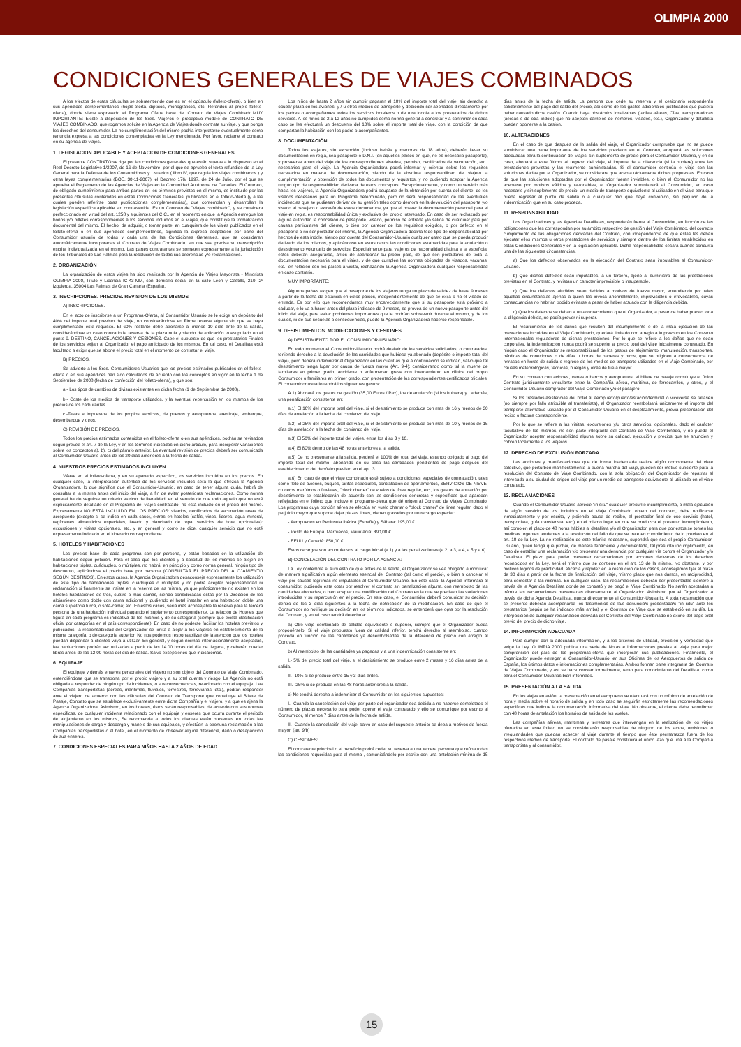OLIMPIA 2000
CONDICIONES GENERALES DE VIAJES COMBINADOS
A los efectos de estas cláusulas se sobreentiende que es en el opúsculo (folleto-oferta), o bien en sus apéndices complementarios (hojas-oferta, dipticos, monográficos, etc. Referidos al propio folleto-oferta), donde viene expresado el Programa Oferta base del Contaro de Viajes Combinado.MUY IMPORTANTE: Existe a disposición de los Sres. Viajeros el preceptivo modelo de CONTRATO DE VIAJES COMBINADO, que rogamos solicite en la Agencia de Viajes donde contrate su viaje, y que ponga los derechos del consumidor. La no cumplimentación del mismo podría interpretarse eventualmente como renuncia expresa a las condiciones contempladas en la Ley mencionada. Por favor, reclame el contrato en su agencia de viajes.
1. LEGISLACION APLICABLE Y ACEPTACION DE CONDICIONES GENERALES
El presente CONTRATO se rige por las condiciones generales que están sujetas a lo dispuesto en el Real Decreto Legislativo 1/2007, de 16 de Noviembre, por el que se aprueba el texto refundido de la Ley General para la Defensa de los Consumidores y Usuarios ( libro IV, que regula los viajes combinados ) y otras leyes complementarias (BOE, 30-11-2007), el Decreto 176/ 1997, de 24 de Julio, por el que se aprueba el Reglamento de las Agencias de Viajes en la Comunidad Autónoma de Canarias. El Contrato, de obligado cumplimiento para ambas partes en los términos previstos en el mismo, es instituido por las presentes cláusulas contenidas en estas Condiciones Generales, publicadas en el folleto-oferta (y a las cuales pueden referirse otras publicaciones complementarias), que contemplan y desarrollan la legislación especifica aplicable sin contravenirla. Es un Contrato de "Viajes combinado", y se considera perfeccionado en virtud del art. 1258 y siguientes del C.C., en el momento en que la Agencia entregue los bonos y/o billetes correspondientes a los servidos incluidos en el viajes, que constituye la formalización documental del mismo. El hecho, de adquirir, o tomar parte, en cualquiera de los viajes publicados en el folleto-oferta o en sus apéndices complementarios, significa la expresa aceptación por parte del Consumidor usuario de todas y cada una de las Condiciones Generales, que se consideran automáticamente incorporadas al Contrato de Viajes Combinado, sin que sea precisa su transcripción escrita individualizada en el mismo. Las partes contratantes se someten expresamente a la jurisdicción de los Tribunales de Las Palmas para la resolución de todas sus diferencias y/o reclamaciones.
2. ORGANIZACIÓN
La organización de estos viajes ha sido realizada por la Agencia de Viajes Mayorista - Minorista OLIMPIA 2000, Título y Licencia IC-43-MM, con domicilio social en la calle Leon y Castillo, 219, 2º izquierda, 35004 Las Palmas de Gran Canaria (España).
3. INSCRIPCIONES. PRECIOS. REVISION DE LOS MISMOS
A) INSCRIPCIONES.
En el acto de inscribirse a un Programa-Oferta, al Consumidor Usuario se le exige un depósito del 40% del importe total previsto del viaje, no considerándose en Firme reserva alguna sin que se haya cumplimentado este requisito. El 60% restante debe abonarse al menos 10 días ante de la salida, considerándose en caso contrario la reserva de la plaza nula y siendo de aplicación lo estipulado en el punto 9. DESTINO, CANCELACIONES Y CESIONES. Cabe el supuesto de que los prestatarios Finales de los servicios exijan al Organizador el pago anticipado de los mismos. En tal caso, el Detallista está facultado a exigir que se abone el precio total en el momento de contratar el viaje.
B) PRECIOS.
Se advierte a los Sres. Consumidores-Usuarios que los precios estimados publicados en el folleto-oferta o en sus apéndices han sido calculados de acuerdo con los conceptos en vigor en la fecha 1 de Septiembre de 2008 (fecha de confección del folleto-oferta), y que son:
a.- Los tipos de cambios de divisas existentes en dicha fecha (1 de Septiembre de 2008).
b.- Coste de los medios de transporte utilizados, y la eventual repercusión en los mismos de los precios de los carburantes.
c.-Tasas e impuestos de los propios servicios, de puertos y aeropuertos, aterrizaje, embarque, desembarque y otros.
C) REVISIÓN DE PRECIOS.
Todos los precios estimados contenidos en el folleto-oferta o en sus apéndices, podrán se revisados según prevee el art. 7 de la Ley, y en los términos indicados en dicho articulo, para incorporar variaciones sobre los conceptos a), b), c) del párrafo anterior. La eventual revisión de precios deberá ser comunicada al Consumidor-Usuario antes de los 20 días anteriores a la fecha de salida.
4. NUESTROS PRECIOS ESTIMADOS INCLUYEN
Véase en el folleto-oferta, y en su apartado especifico, los servicios incluidos en los precios. En cualquier caso, la interpretación auténtica de los servicios incluidos será la que ofrezca la Agencia Organizadora, lo que significa que el Consumidor-Usuario, en caso de tener alguna duda, habrá de consultar a la misma antes del inicio del viaje, a fin de evitar posteriores reclamaciones. Como norma general ha de seguirse un criterio estricto de literalidad, en el sentido de que todo aquello que no esté explícitamente detallado en el Programa del viajes contratado, no está incluido en el precio del mismo. Expresamente NO ESTÁ INCLUIDO EN LOS PRECIOS: visados, certificados de vacunación tasas de aeropuerto (excepto si se indica en cada caso), extras en hoteles (cafés, vinos, licores, agua mineral, regímenes alimenticios especiales, lavado y planchado de ropa, servicios de hotel opcionales): excursiones y visitas opcionales, etc. y en general y como se dice, cualquier servicio que no esté expresamente indicado en el itinerario correspondiente.
5. HOTELES Y HABITACIONES
Los precios base de cada programa son por persona, y están basados en la utilización de habitaciones según petición. Para el caso que los clientes y a solicitud de los mismos se alojen en habitaciones triples, cuádruples, o múltiples, no habrá, en principio y como norma general, ningún tipo de descuento, aplicándose el precio base por persona (CONSULTAR EL PRECIO DEL ALOJAMIENTO SEGÚN DESTINOS). En estos casos, la Agencia Organizadora desaconseja expresamente loa utilización de este tipo de habitaciones triples, cuádruples o múltiples y no podrá aceptar responsabilidad ni reclamación si finalmente se insiste en la reserva de las misma, ya que prácticamente no existen en los hoteles habitaciones de tres, cuatro o mas camas, siendo consideradas estas por la Dirección de los alojamiento como doble con cama adicional y pudiendo el hotel instalar en una habitación doble una cama supletoria turca, o sofá-cama; etc. En estos casos, sería más aconsejable la reserva para la tercera persona de una habitación individual pagando el suplemento correspondiente. La relación de Hoteles que figura en cada programa es indicativa de los mismos y de su categoría (siempre que exista clasificación oficial por categorías en el país correspondiente). En caso de no poderse facilitar los hoteles previstos y publicados, la responsabilidad del Organizador se limita a alojar a los viajeros en establecimiento de la misma categoría, o de categoría superior. No nos podemos responsabilizar de la atención que los hoteles puedan dispensar a clientes vaya a utilizar. En general, y según normas internacionalmente aceptadas, las habitaciones podrán ser utilizadas a partir de las 14.00 horas del día de llegada, y deberán quedar libres antes de las 12.00 horas del día de salida. Salvo excepciones que indicaremos.
6. EQUIPAJE
El equipaje y demás enseres personales del viajero no son objeto del Contrato de Viaje Combinado, entendiéndose que se transporta por el propio viajero y a su total cuenta y riesgo. La Agencia no está obligada a responder de ningún tipo de incidentes, o sus consecuencias, relacionado con el equipaje. Las Compañias transportistas (aéreas, marítimas, fluviales, terrestres, ferroviarias, etc.), podrán responder ante el viajero de acuerdo con las cláusulas del Contrato de Transporte que constituye el Billete de Pasaje, Contrato que se establece exclusivamente entre dicha Compañía y el viajero, y a que es ajena la Agencia Organizadora. Asimismo, en los hoteles, éstos serán responsables, de acuerdo con sus normas especificas, de cualquier incidente relacionado con el equipaje y enseres que ocurra durante el periodo de alojamiento en los mismos, Se recomienda a todos los clientes estén presentes en todas las manipulaciones de carga y descarga y manejo de sus equipajes, y efectúen la oportuna reclamación a las Compañías transportistas o al hotel, en el momento de observar alguna diferencia, daño o desaparición de sus enseres.
7. CONDICIONES ESPECIALES PARA NIÑOS HASTA 2 AÑOS DE EDAD
Los niños de hasta 2 años sin cumplir pagaran el 10% del importe total del viaje, sin derecho a ocupar plaza en los aviones, y / u otros medios de transporte y debiendo ser abonados directamente por los padres o acompañantes todos los servicios hoteleros o de otra indole a los prestatarios de dichos servicios. A los niños de 2 a 12 años no cumplidos como norma general a concretar y a confirmar en cada caso se les efectuará un descuento del 10% sobre el importe total de viaje, con la condición de que compartan la habitación con los padre o acompañantes.
8. DOCUMENTACIÓN
Todos los viajeros, sin excepción (incluso bebés y menores de 18 años), deberán llevar su documentación en regla, sea pasaporte o D.N.I. (en aquellos paises en que, no es necesario pasaporte), y proveerse antes del viaje de los correspondientes visados, permiso, certificados de vacunación, etc., necesarios para el viaje. La Agencia Organizadora podrá informar y orientar sobre los requisitos necesarios en materia de documentación, siendo de la absoluta responsabilidad del viajero la cumplimentación y obtención de todos los documentos y requisitos, y no pudiendo aceptar la Agencia ningún tipo de responsabilidad derivada de estos conceptos. Excepcionalmente, y como un servicio más hacia los viajeros, la Agencia Organizadora podrá ocuparse de la obtención por cuenta del cliente, de los visados necesarios para un Programa determinado, pero no será responsabilidad de las eventuales incidencias que se pudiesen derivar de su gestión tales como demora en la devolución del pasaporte y/o visado al pasajero o extravío de estos documentos, ya que el poseer la documentación personal para el viaje en regla, es responsabilidad única y exclusiva del propio interesado. En caso de ser rechazado por alguna autoridad la concesión de pasaporte, visado, permiso de entrada y/o salida de cualquier país por causas particulares del cliente, o bien por carecer de los requisitos exigidos, o por defecto en el pasaporte o no ser portador del mismo, la Agencia Organizadora declina todo tipo de responsabilidad por hechos de esta índole, siendo por cuenta del Consumidor-Usuario cualquier gasto que se pueda producir derivado de los mismos, y aplicándose en estos casos las condiciones establecidas para la anulación o desistimiento voluntario de servicios. Especialmente para viajeros de nacionalidad distinta a la española, estos deberán asegurarse, antes de abandonar su propio país, de que son portadores de toda la documentación necesaria para el viajes, y de que cumplen las normas obligadas de visados, vacunas, etc., en relación con los países a visitar, rechazando la Agencia Organizadora cualquier responsabilidad en caso contrario.
MUY IMPORTANTE:
Algunos países exigen que el pasaporte de los viajeros tenga un plazo de validez de hasta 9 meses a partir de la fecha de estancia en estos países, independientemente de que se exija o no el visado de entrada. Es por ello que recomendamos muy encarecidamente que si su pasaporte está próximo a caducar, o lo va a hacer antes del plazo indicado de 9 meses, se provea de un nuevo pasaporte antes del inicio del viaje, para evitar problemas importantes que le podrían sobrevenir durante el mismo, y de los cuales, ni de sus secuelas o consecuencias, puede la Agencia Organizadora hacerse responsable.
9. DESISTIMIENTOS. MODIFICACIONES Y CESIONES.
A) DESISTIMIENTO POR EL CONSUMIDOR-USUARIO:
En todo momento el Consumidor-Usuario podrá desistir de los servicios solicitados, o contratados, teniendo derecho a la devolución de las cantidades que hubiese ya abonado (depósito o importe total del viaje), pero deberá indemnizar al Organizador en las cuantías que a continuación se indican, salvo que tal desistimiento tenga lugar por causa de fuerza mayor (Art. 9-4): considerando como tal la muerte de familiares en primer grado, accidente o enfermedad grave con internamiento en clínica del propio Consumidor o familiares en primer grado, con presentación de los correspondientes certificados oficiales. El consumidor usuario tendrá los siguientes gastos:
A.1) Abonará los gastos de gestión (35,00 Euros / Pax), los de anulación (si los hubiere) y , además, una penalización consistente en:
a.1) El 10% del importe total del viaje, si el desistimiento se produce con mas de 16 y menos de 30 días de antelación a la fecha del comienzo del viaje.
a.2) El 25% del importe total del viaje, si el desistimiento se produce con más de 10 y menos de 15 días de antelación a la fecha del comienzo del viaje.
a.3) El 50% del importe total del viajes, entre los días 3 y 10.
a.4) El 80% dentro de las 48 horas anteriores a la salida.
a.5) De no presentarse a la salida, perderá el 100% del total del viaje, estando obligado al pago del importe total del mismo, abonando en su caso las cantidades pendientes de pago después del establecimiento del depósito previsto en el apt. 3.
a.6) En caso de que el viaje combinado esté sujeto a condiciones especiales de contratación, tales como flete de aviones, buques, tarifas especiales, contratación de apartamentos, SERVICIOS DE NIEVE, cruceros marítimos o fluviales, "block charter" de vuelos de línea regular, etc., los gastos de anulación por desistimiento se establecerán de acuerdo con las condiciones concretas y específicas que aparecen reflejadas en el folleto que incluye el programa-oferta que dé origen al Contrato de Viajes Combinado. Los programas cuya porción aérea se efectúa en vuelo charter o "block charter" de línea regular, dado el perjuicio mayor que supone dejar plazas libres, vienen gravados por un recargo especial:
- Aeropuertos en Peninsula Ibérica (España) y Sáhara: 195,00 €.
- Resto de Europa, Marruecos, Mauritania: 390,00 €.
- EEUU y Canadá: 850,00 €.
Estos recargos son acumulativos al cargo inicial (a.1) y a las penalizaciones (a.2, a.3, a.4, a.5 y a.6).
B) CONCELACIÓN DEL CONTRATO POR LA AGENCIA:
La Ley contempla el supuesto de que antes de la salida, el Organizador se vea obligado a modificar de manera significativa algún elemento esencial del Contrato (tal como el precio), o bien a cancelar el viaje por causas legítimas no imputables al Consumidor-Usuario. En este caso, la Agencia informara al consumidor, pudiendo este optar por resolver el contrato sin penalización alguna, con reembolso de las cantidades abonadas, o bien aceptar una modificación del Contrato en la que se precisen las variaciones introducidas y su repercusión en el precio. En este caso, el Consumidor deberá comunicar su decisión dentro de los 3 días siguientes a la fecha de notificación de la modificación. En caso de que el Consumidor no notifique su decisión en los términos indicados, se entenderá que opta por la resolución del Contrato, y en tal caso tendrá derecho a:
a) Otro viaje combinado de calidad equivalente o superior, siempre que el Organizador pueda proponérselo. Si el viaje propuesto fuera de calidad inferior, tendrá derecho al reembolso, cuando proceda en función de las cantidades ya desembolsadas de la diferencia de precio con arreglo al Contrato.
b) Al reembolso de las cantidades ya pagadas y a una indemnización consistente en:
I.- 5% del precio total del viaje, si el desistimiento se produce entre 2 meses y 16 días antes de la salida.
II.- 10% si se produce entre 15 y 3 días antes.
III.- 25% si se produce en las 48 horas anteriores a la salida.
c) No tendrá derecho a indemnizar al Consumidor en los siguientes supuestos:
I.- Cuando la cancelación del viaje por parte del organizador sea debida a no haberse completado el número de plazas necesario para poder operar el viaje contratado y ello se comunique por escrito al Consumidor, al menos 7 días antes de la fecha de salida.
II.- Cuando la cancelación del viaje, salvo en caso del supuesto anterior se deba a motivos de fuerza mayor. (art. 9/b)
C) CESIONES:
El contratante principal o el beneficio podrá ceder su reserva a una tercera persona que reúna todas las condiciones requeridas para el mismo , comunicándolo por escrito con una antelación mínima de 15 días antes de la fecha de salida. La persona que cede su reserva y el cesionario responderán solidariamente del pago del saldo del precio, así como de los gastos adicionales justificados que pudiera haber causado dicha cesión. Cuando haya obstáculos insalvables (tarifas aéreas, Cías, transportadoras (aéreas o de otra índole) que no acepten cambios de nombres, visados, etc.), Organizador y detallista pueden oponerse a la cesión.
10. ALTERACIONES
En el caso de que después de la salida del viaje, el Organizador compruebe que no se puede suministrar una parte importante de los servicios previstos en el Contrato, adoptará las soluciones adecuadas para la continuación del viajes, sin suplemento de precio para el Consumidor-Usuario, y en su caso, abonará a este último, al regreso del viaje, el importe de la diferencia (si la hubiere) entre las prestaciones previstas y las realmente suministradas. Si el consumidor continúa el viaje con las soluciones dadas por el Organizador, se considerara que acepta tácitamente dichas propuestas. En caso de que las soluciones adoptadas por el Organizador fueran inviables, o bien el Consumidor no las aceptase por motivos válidos y razonables, el Organizador suministrará al Consumidor, en caso necesario y sin suplemento de precio, un medio de transporte equivalente al utilizado en el viaje para que pueda regresar al punto de salida o a cualquier otro que haya convenido, sin perjuicio de la indemnización que en su caso proceda.
11. RESPONSABILIDAD
Los Organizadores y las Agencias Detallistas, responderán frente al Consumidor, en función de las obligaciones que les correspondan por su ámbito respectivo de gestión del Viaje Combinado, del correcto cumplimiento de las obligaciones derivadas del Contrato, con independencia de que estas las deban ejecutar ellos mismos u otros prestadores de servicios y siempre dentro de los limites establecidos en estas Condiciones Generales y en la legislación aplicable. Dicha responsabilidad cesará cuando concurra una de las siguientes circunstancias.
a) Que los defectos observados en la ejecución del Contrato sean imputables al Consumidor-Usuario.
b) Que dichos defectos sean imputables, a un tercero, ajeno al suministro de las prestaciones previstas en el Contrato, y revistan un carácter imprevisible o insuperable.
c) Que los defectos aludidos sean debidos a motivos de fuerza mayor, entendiendo por tales aquellas circunstancias ajenas a quien las invoca anormalmente, imprevisibles o irrevocables, cuyas consecuencias no habrían podido evitarse a pesar de haber actuado con la diligencia debida.
d) Que los defectos se deban a un acontecimiento que el Organizador, a pesar de haber puesto toda la diligencia debida, no podía prever ni superar.
El resarcimiento de los daños que resulten del incumplimiento o de la mala ejecución de las prestaciones incluidas en el Viaje Combinado, quedará limitado con arreglo a lo previsto en los Convenio Internacionales reguladores de dichas prestaciones. Por lo que se refiere a los daños que no sean corporales, la indemnización nunca podrá se superior al precio total del viaje inicialmente contratado. En ningún caso el Organizador se responsabilizará de los gastos de alojamiento, manutención, transportes, pérdidas de conexiones o de días u horas de haberes y otros, que se originen a consecuencia de retrasos en horas de salida o regreso de los medios de transporte utilizados en el Viaje Combinado, por causas meteorológicas, técnicas, huelgas y otras de fue a mayor.
En su contrato con aviones, trenes o barcos y aeropuertos, el billete de pasaje constituye el único Contrato jurídicamente vinculante entre la Compañía aérea, marítima, de ferrocarriles, y otros, y el Consumidor-Usuario comprador del Viaje Combinado y/o el pasajero.
Si los traslados/asistencias del hotel al aeropuerto/puerto/estación/terminal o viceversa se fallasen (no siempre por fallo atribuible al transferista), el Organizador reembolsará únicamente el importe del transporte alternativo utilizado por el Consumidor-Usuario en el desplazamiento, previa presentación del recibo o factura correspondiente.
Por lo que se refiere a las visitas, excursiones y/u otros servicios, opcionales, dado el carácter facultativo de los mismos, no son parte integrante del Contrato de Viaje Combinado, y no puede el Organizador aceptar responsabilidad alguna sobre su calidad, ejecución y precios que se anuncien y cobren localmente a los viajeros.
12. DERECHO DE EXCLUSIÓN FORZADA
Las acciones y manifestaciones que de forma inadecuada realice algún componente del viaje colectivo, que perturben manifiestamente la buena marcha del viaje, pueden ser motivo suficiente para la resolución del Contrato de Viaje Combinado, con la sola obligación del Organizador de repatriar al interesado a su ciudad de origen del viaje por un medio de transporte equivalente al utilizado en el viaje contratado.
13. RECLAMACIONES
Cuando el Consumidor-Usuario aprecie "in situ" cualquier presunto incumplimiento, o mala ejecución de algún servicio de los incluidos en el Viaje Combinado objeto del contrato, debe notificarse inmediatamente y por escrito, y pidiendo acuse de recibo, al prestador final de ese servicio (hotel, transportista, guía transferista, etc.) en el mismo lugar en que se produzca el presunto incumplimiento, así como en el plazo de 48 horas hábiles al detallista y/o al Organizador, para que por estos se tomen las medidas urgentes tendentes a la resolución del fallo de que se trate en cumplimiento de lo previsto en el art. 10 de la Ley. La no realización de este trámite necesario, supondrá que sea el propio Consumidor-Usuario, quien tenga que probar, de manera fehaciente y documentada, tal presunto incumplimiento, en caso de entablar una reclamación y/o presentar una denuncia por cualquier vía contra el Organizador y/o Detallista. El plazo para poder presentar reclamaciones por acciones derivadas de los derechos reconocidos en la Ley, será el mismo que se contiene en el art. 13 de la mismo. No obstante, y por motivos lógicos de practicidad, eficacia y rapidez en la resolución de los casos, aconsejamos fijar el plazo de 30 días a partir de la fecha de finalización del viaje, mismo plazo que nos damos, en reciprocidad, para contestar a las mismas. En cualquier caso, las reclamaciones deberán ser presentadas siempre a través de la Agencia Detallista donde se contrató y se pagó el Viaje Combinado. No serán aceptadas a trámite las reclamaciones presentadas directamente al Organizador. Asimismo por el Organizador a través de dicha Agencia Detallista, nunca directamente al Consumidor-Ususario. A toda reclamación que se presente deberán acompañarse los testimonios de la/s denuncia/s presentada/s "in situ" ante los prestatarios (según se ha indicado más arriba) y el Contrato de Viaje que se estableció en su día. La interposición de cualquier reclamación derivada del Contrato del Viaje Combinado no exime del pago total previo del precio de dicho viaje.
14. INFORMACIÓN ADECUADA
Para cumplir con la adecuada información, y a los criterios de utilidad, precisión y veracidad que exige la Ley. OLIMPIA 2000 publica una serie de Notas e Informaciones previas al viaje para mejor comprensión del país de los programas-oferta que incorporan sus publicaciones. Finalmente, el Organizador puede entregar al Consumidor-Usuario, en sus Oficinas de los Aeropuertos de salida de España, los últimos datos e informaciones complementarias. Ambos forman parte integrante del Contrato de Viajes Combinado, y así se hace constar formalmente, tanto para conocimiento del Detallista, como para el Consumidor-Usuarios bien informado.
15. PRESENTACIÓN A LA SALIDA
En los viajes en avión, la presentación en el aeropuerto se efectuará con un mínimo de antelación de hora y media sobre el horario de salida y en todo caso se seguirán estrictamente las recomendaciones especificas que indique la documentación informativa del viaje. No obstante, el cliente debe reconfirmar con 48 horas de antelación los horarios de salida de los vuelos.
Las compañías aéreas, marítimas y terrestres que intervengan en la realización de los viajes ofertados en este folleto no se considerarán responsables de ninguno de los actos, omisiones o irregularidades que puedan acaecer al viaje durante el tiempo que éste permanezca fuera de los respectivos medios de transporte. El contrato de pasaje constituirá el único lazo que una a la Compañía transportista y al consumidor.
15